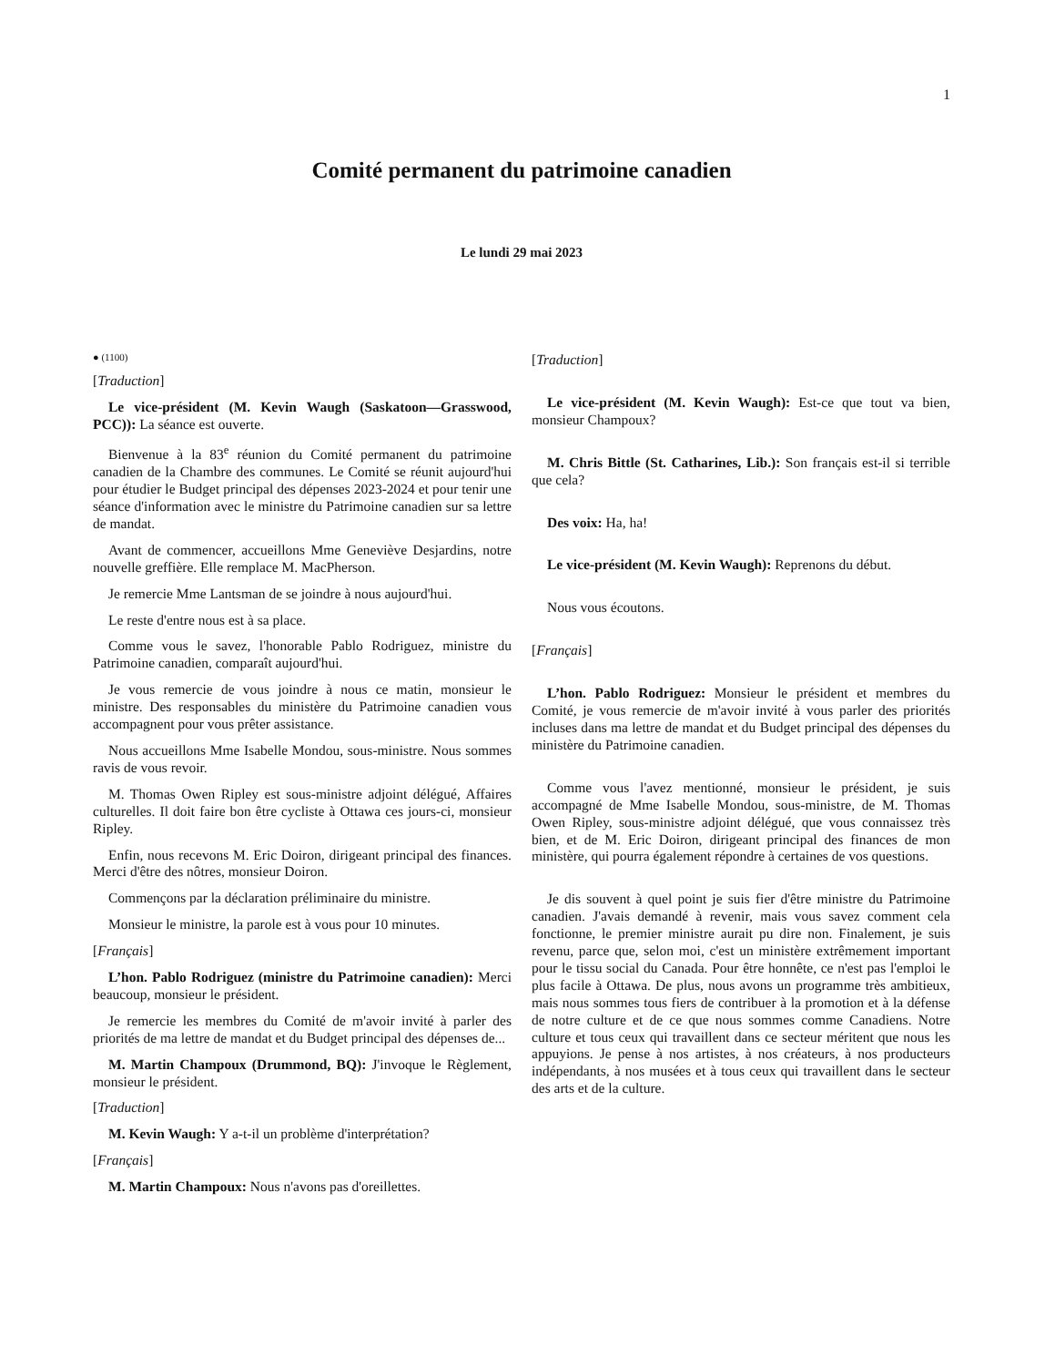1
Comité permanent du patrimoine canadien
Le lundi 29 mai 2023
● (1100)
[Traduction]
Le vice-président (M. Kevin Waugh (Saskatoon—Grasswood, PCC)): La séance est ouverte.
Bienvenue à la 83<sup>e</sup> réunion du Comité permanent du patrimoine canadien de la Chambre des communes. Le Comité se réunit aujourd'hui pour étudier le Budget principal des dépenses 2023-2024 et pour tenir une séance d'information avec le ministre du Patrimoine canadien sur sa lettre de mandat.
Avant de commencer, accueillons Mme Geneviève Desjardins, notre nouvelle greffière. Elle remplace M. MacPherson.
Je remercie Mme Lantsman de se joindre à nous aujourd'hui.
Le reste d'entre nous est à sa place.
Comme vous le savez, l'honorable Pablo Rodriguez, ministre du Patrimoine canadien, comparaît aujourd'hui.
Je vous remercie de vous joindre à nous ce matin, monsieur le ministre. Des responsables du ministère du Patrimoine canadien vous accompagnent pour vous prêter assistance.
Nous accueillons Mme Isabelle Mondou, sous-ministre. Nous sommes ravis de vous revoir.
M. Thomas Owen Ripley est sous-ministre adjoint délégué, Affaires culturelles. Il doit faire bon être cycliste à Ottawa ces jours-ci, monsieur Ripley.
Enfin, nous recevons M. Eric Doiron, dirigeant principal des finances. Merci d'être des nôtres, monsieur Doiron.
Commençons par la déclaration préliminaire du ministre.
Monsieur le ministre, la parole est à vous pour 10 minutes.
[Français]
L’hon. Pablo Rodriguez (ministre du Patrimoine canadien): Merci beaucoup, monsieur le président.
Je remercie les membres du Comité de m'avoir invité à parler des priorités de ma lettre de mandat et du Budget principal des dépenses de...
M. Martin Champoux (Drummond, BQ): J'invoque le Règlement, monsieur le président.
[Traduction]
M. Kevin Waugh: Y a-t-il un problème d'interprétation?
[Français]
M. Martin Champoux: Nous n'avons pas d'oreillettes.
[Traduction]
Le vice-président (M. Kevin Waugh): Est-ce que tout va bien, monsieur Champoux?
M. Chris Bittle (St. Catharines, Lib.): Son français est-il si terrible que cela?
Des voix: Ha, ha!
Le vice-président (M. Kevin Waugh): Reprenons du début.
Nous vous écoutons.
[Français]
L’hon. Pablo Rodriguez: Monsieur le président et membres du Comité, je vous remercie de m'avoir invité à vous parler des priorités incluses dans ma lettre de mandat et du Budget principal des dépenses du ministère du Patrimoine canadien.
Comme vous l'avez mentionné, monsieur le président, je suis accompagné de Mme Isabelle Mondou, sous-ministre, de M. Thomas Owen Ripley, sous-ministre adjoint délégué, que vous connaissez très bien, et de M. Eric Doiron, dirigeant principal des finances de mon ministère, qui pourra également répondre à certaines de vos questions.
Je dis souvent à quel point je suis fier d'être ministre du Patrimoine canadien. J'avais demandé à revenir, mais vous savez comment cela fonctionne, le premier ministre aurait pu dire non. Finalement, je suis revenu, parce que, selon moi, c'est un ministère extrêmement important pour le tissu social du Canada. Pour être honnête, ce n'est pas l'emploi le plus facile à Ottawa. De plus, nous avons un programme très ambitieux, mais nous sommes tous fiers de contribuer à la promotion et à la défense de notre culture et de ce que nous sommes comme Canadiens. Notre culture et tous ceux qui travaillent dans ce secteur méritent que nous les appuyions. Je pense à nos artistes, à nos créateurs, à nos producteurs indépendants, à nos musées et à tous ceux qui travaillent dans le secteur des arts et de la culture.